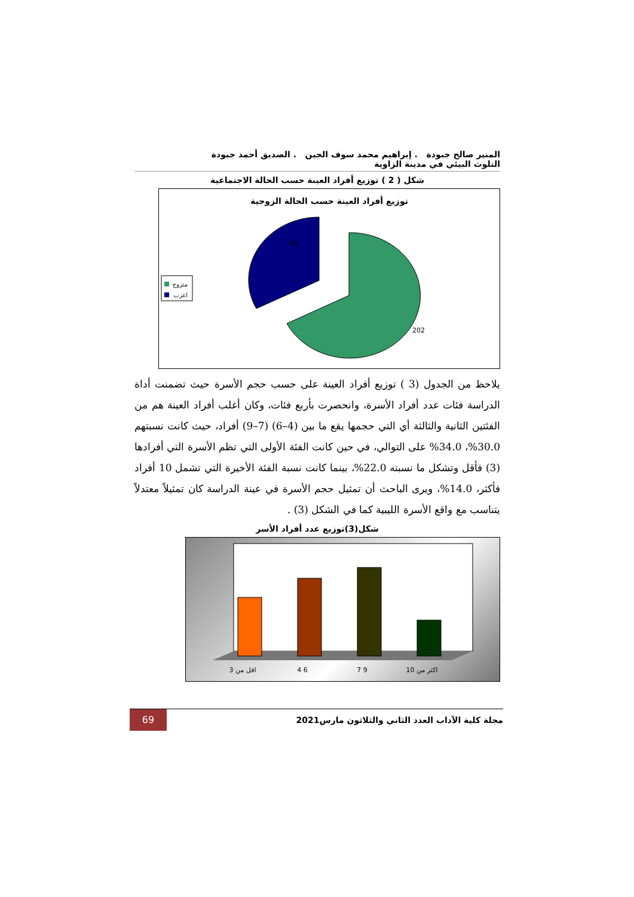المنير صالح جبودة . إبراهيم محمد سوف الجين . الصديق أحمد جبودة
التلوث البيئي في مدينة الزاوية
شكل ( 2 ) توزيع أفراد العينة حسب الحالة الاجتماعية
توزيع أفراد العينة حسب الحالة الزوجية
98
202
متزوج
اعزب
يلاحظ من الجدول (3 ) توزيع أفراد العينة على حسب حجم الأسرة حيث تضمنت أداة الدراسة فئات عدد أفراد الأسرة، وانحصرت بأربع فئات، وكان أغلب أفراد العينة هم من الفئتين الثانية والثالثة أي التي حجمها يقع ما بين (4–6) (7–9) أفراد، حيث كانت نسبتهم 30.0%، 34.0% على التوالي، في حين كانت الفئة الأولى التي تظم الأسرة التي أفرادها (3) فأقل وتشكل ما نسبته 22.0%، بينما كانت نسبة الفئة الأخيرة التي تشمل 10 أفراد فأكثر، 14.0%، ويرى الباحث أن تمثيل حجم الأسرة في عينة الدراسة كان تمثيلاً معتدلاً يتناسب مع واقع الأسرة الليبية كما في الشكل (3) .
شكل(3)توزيع عدد أفراد الأسر
اقل من 3
4 6
7 9
اكثر من 10
69
مجلة كلية الآداب العدد الثاني والثلاثون مارس2021